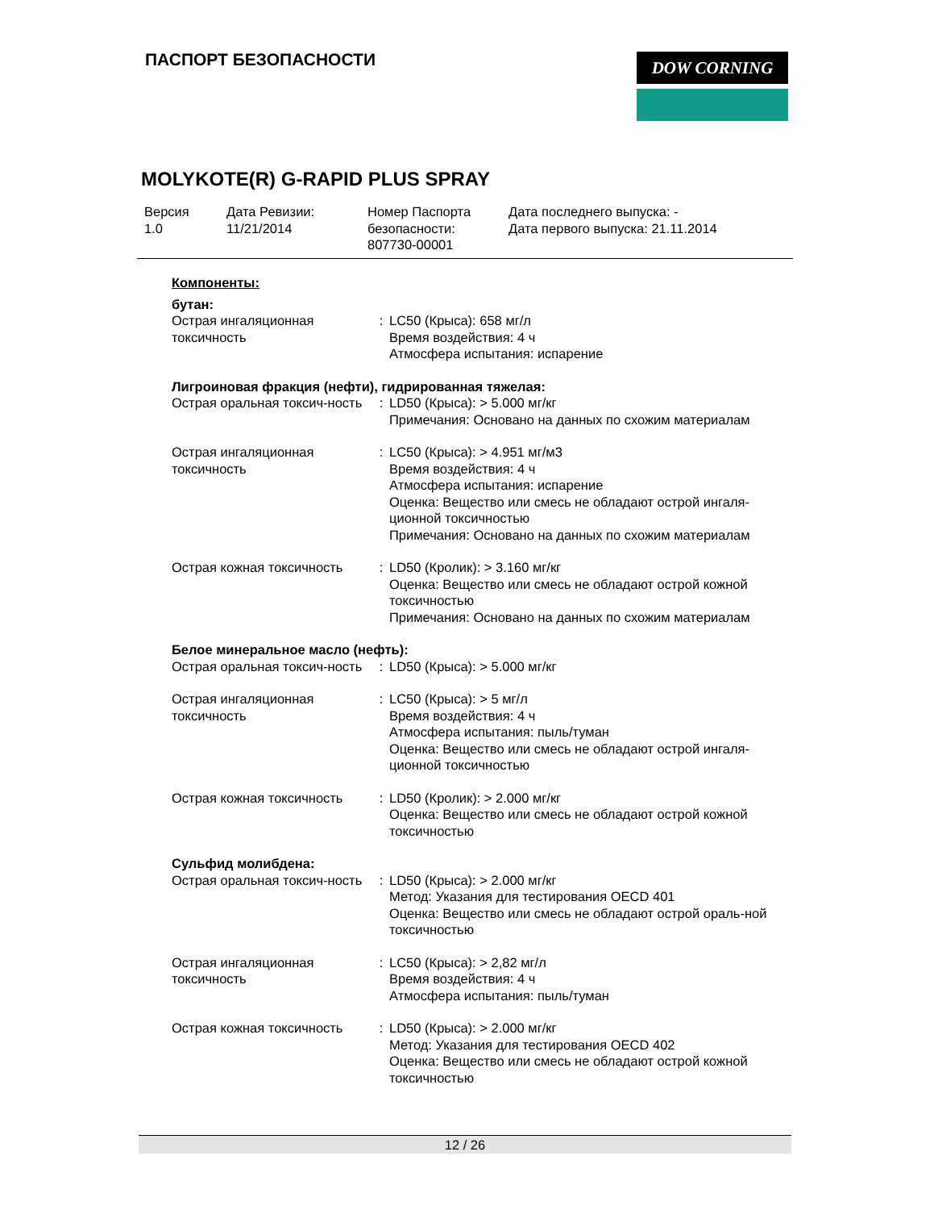ПАСПОРТ БЕЗОПАСНОСТИ DOW CORNING
MOLYKOTE(R) G-RAPID PLUS SPRAY
| Версия 1.0 | Дата Ревизии: 11/21/2014 | Номер Паспорта безопасности: 807730-00001 | Дата последнего выпуска: - Дата первого выпуска: 21.11.2014 |
Компоненты:
| бутан: | | |
| Острая ингаляционная токсичность | : | LC50 (Крыса): 658 мг/л Время воздействия: 4 ч Атмосфера испытания: испарение |
| Лигроиновая фракция (нефти), гидрированная тяжелая: | | |
| Острая оральная токсич-ность | : | LD50 (Крыса): > 5.000 мг/кг Примечания: Основано на данных по схожим материалам |
| Острая ингаляционная токсичность | : | LC50 (Крыса): > 4.951 мг/м3 Время воздействия: 4 ч Атмосфера испытания: испарение Оценка: Вещество или смесь не обладают острой ингаля-ционной токсичностью Примечания: Основано на данных по схожим материалам |
| Острая кожная токсичность | : | LD50 (Кролик): > 3.160 мг/кг Оценка: Вещество или смесь не обладают острой кожной токсичностью Примечания: Основано на данных по схожим материалам |
| Белое минеральное масло (нефть): | | |
| Острая оральная токсич-ность | : | LD50 (Крыса): > 5.000 мг/кг |
| Острая ингаляционная токсичность | : | LC50 (Крыса): > 5 мг/л Время воздействия: 4 ч Атмосфера испытания: пыль/туман Оценка: Вещество или смесь не обладают острой ингаля-ционной токсичностью |
| Острая кожная токсичность | : | LD50 (Кролик): > 2.000 мг/кг Оценка: Вещество или смесь не обладают острой кожной токсичностью |
| Сульфид молибдена: | | |
| Острая оральная токсич-ность | : | LD50 (Крыса): > 2.000 мг/кг Метод: Указания для тестирования OECD 401 Оценка: Вещество или смесь не обладают острой ораль-ной токсичностью |
| Острая ингаляционная токсичность | : | LC50 (Крыса): > 2,82 мг/л Время воздействия: 4 ч Атмосфера испытания: пыль/туман |
| Острая кожная токсичность | : | LD50 (Крыса): > 2.000 мг/кг Метод: Указания для тестирования OECD 402 Оценка: Вещество или смесь не обладают острой кожной токсичностью |
12 / 26